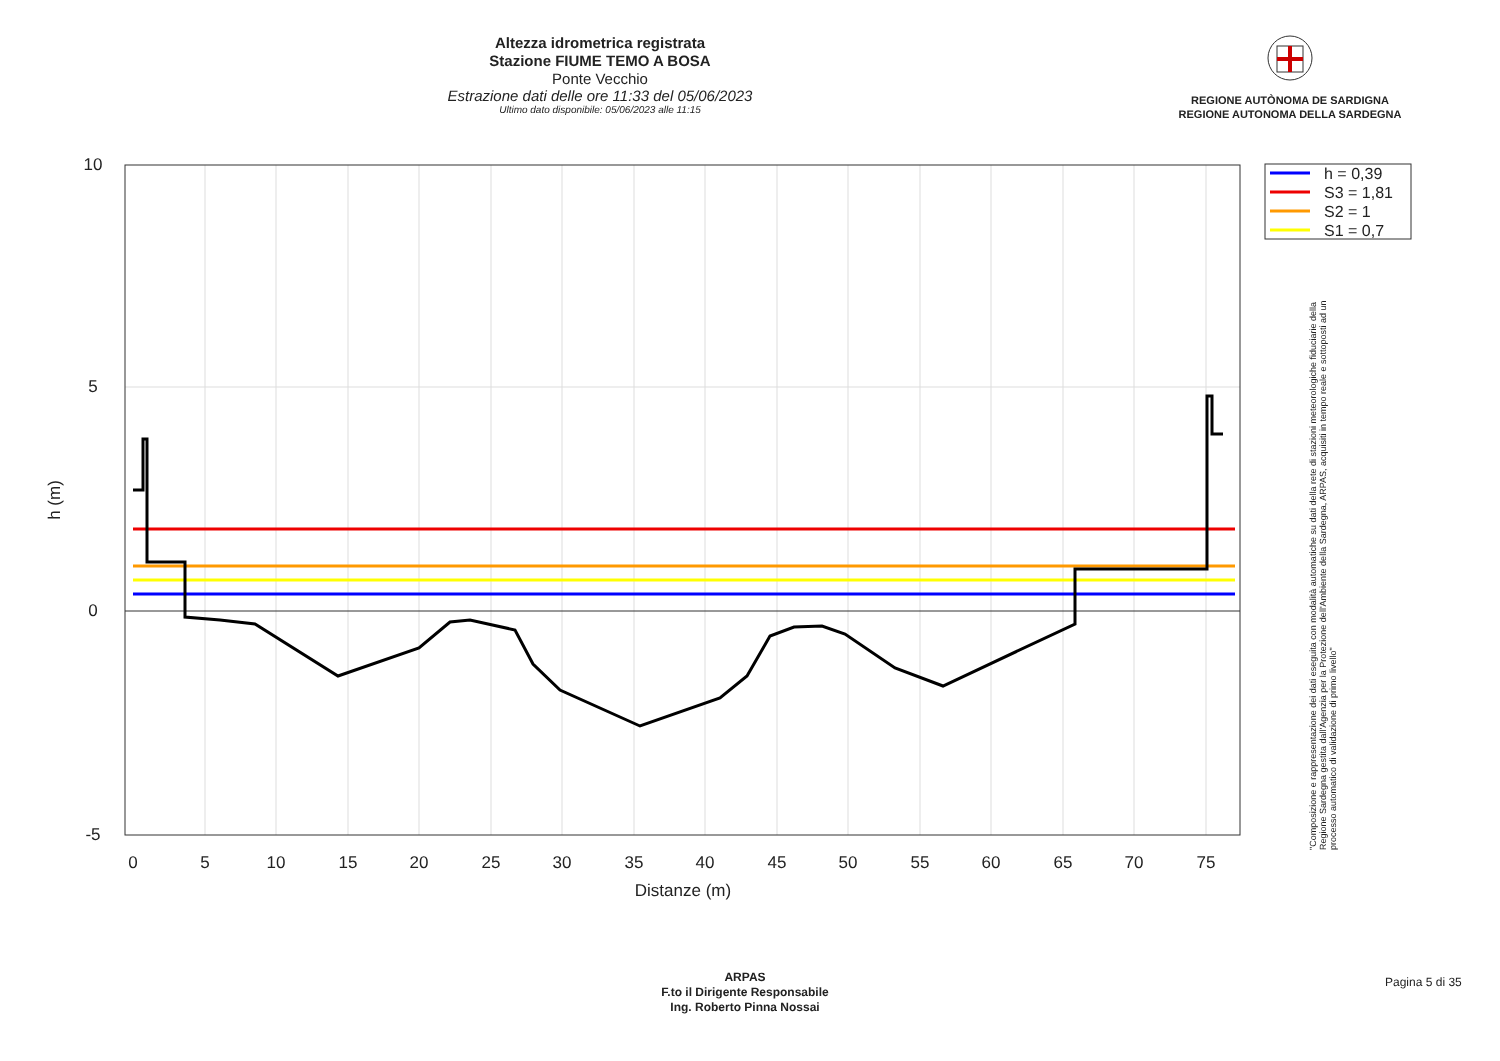Altezza idrometrica registrata
Stazione FIUME TEMO A BOSA
Ponte Vecchio
Estrazione dati delle ore 11:33 del 05/06/2023
Ultimo dato disponibile: 05/06/2023 alle 11:15
REGIONE AUTÒNOMA DE SARDIGNA
REGIONE AUTONOMA DELLA SARDEGNA
10
5
0
-5
0
5
10
15
20
25
30
35
40
45
50
55
60
65
70
75
Distanze (m)
h (m)
h = 0,39
S3 = 1,81
S2 = 1
S1 = 0,7
"Composizione e rappresentazione dei dati eseguita con modalità automatiche su dati della rete di stazioni meteorologiche fiduciarie della Regione Sardegna gestita dall'Agenzia per la Protezione dell'Ambiente della Sardegna, ARPAS, acquisiti in tempo reale e sottoposti ad un processo automatico di validazione di primo livello"
ARPAS
F.to il Dirigente Responsabile
Ing. Roberto Pinna Nossai
Pagina 5 di 35